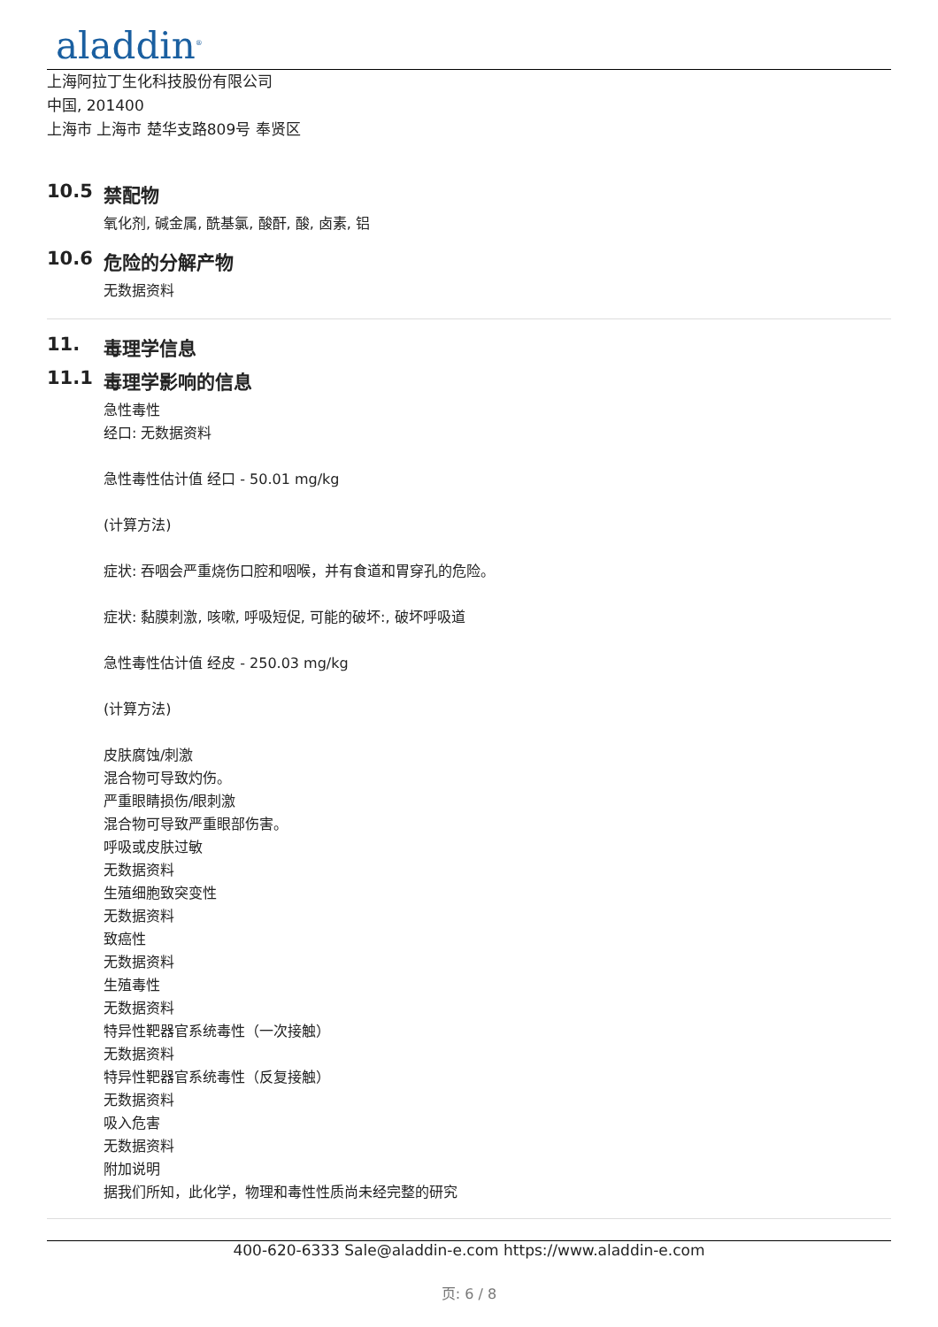aladdin<sup>®</sup>
上海阿拉丁生化科技股份有限公司
中国, 201400
上海市 上海市 楚华支路809号 奉贤区
10.5 禁配物
氧化剂, 碱金属, 酰基氯, 酸酐, 酸, 卤素, 铝
10.6 危险的分解产物
无数据资料
11. 毒理学信息
11.1 毒理学影响的信息
急性毒性
经口: 无数据资料
急性毒性估计值 经口 - 50.01 mg/kg
(计算方法)
症状: 吞咽会严重烧伤口腔和咽喉，并有食道和胃穿孔的危险。
症状: 黏膜刺激, 咳嗽, 呼吸短促, 可能的破坏:, 破坏呼吸道
急性毒性估计值 经皮 - 250.03 mg/kg
(计算方法)
皮肤腐蚀/刺激
混合物可导致灼伤。
严重眼睛损伤/眼刺激
混合物可导致严重眼部伤害。
呼吸或皮肤过敏
无数据资料
生殖细胞致突变性
无数据资料
致癌性
无数据资料
生殖毒性
无数据资料
特异性靶器官系统毒性（一次接触）
无数据资料
特异性靶器官系统毒性（反复接触）
无数据资料
吸入危害
无数据资料
附加说明
据我们所知，此化学，物理和毒性性质尚未经完整的研究
400-620-6333 Sale@aladdin-e.com https://www.aladdin-e.com
页: 6 / 8